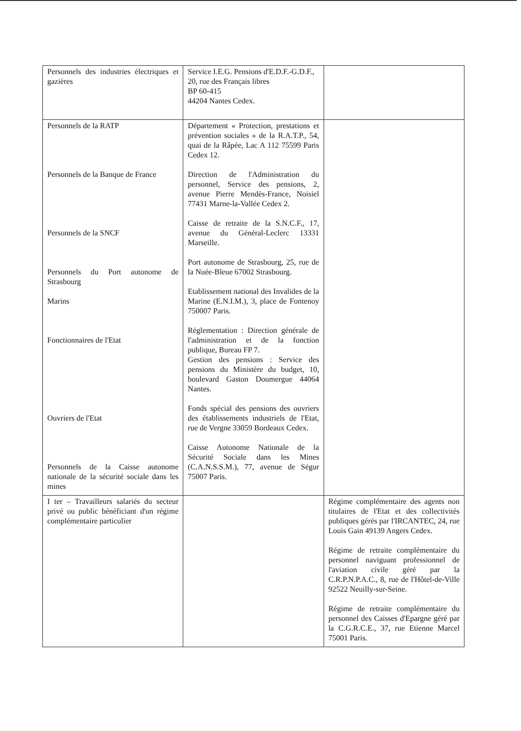| Personnels des industries électriques et gazières | Service I.E.G. Pensions d'E.D.F.-G.D.F., 20, rue des Français libres BP 60-415 44204 Nantes Cedex. | |
| Personnels de la RATP Personnels de la Banque de France Personnels de la SNCF Personnels du Port autonome de Strasbourg Marins Fonctionnaires de l'Etat Ouvriers de l'Etat Personnels de la Caisse autonome nationale de la sécurité sociale dans les mines | Département « Protection, prestations et prévention sociales » de la R.A.T.P., 54, quai de la Râpée, Lac A 112 75599 Paris Cedex 12. Direction de l'Administration du personnel, Service des pensions, 2, avenue Pierre Mendès-France, Noisiel 77431 Marne-la-Vallée Cedex 2. Caisse de retraite de la S.N.C.F., 17, avenue du Général-Leclerc 13331 Marseille. Port autonome de Strasbourg, 25, rue de la Nuée-Bleue 67002 Strasbourg. Etablissement national des Invalides de la Marine (E.N.I.M.), 3, place de Fontenoy 750007 Paris. Réglementation : Direction générale de l'administration et de la fonction publique, Bureau FP 7. Gestion des pensions : Service des pensions du Ministère du budget, 10, boulevard Gaston Doumergue 44064 Nantes. Fonds spécial des pensions des ouvriers des établissements industriels de l'Etat, rue de Vergne 33059 Bordeaux Cedex. Caisse Autonome Nationale de la Sécurité Sociale dans les Mines (C.A.N.S.S.M.), 77, avenue de Ségur 75007 Paris. | |
| I ter – Travailleurs salariés du secteur privé ou public bénéficiant d'un régime complémentaire particulier | | Régime complémentaire des agents non titulaires de l'Etat et des collectivités publiques gérés par l'IRCANTEC, 24, rue Louis Gain 49139 Angers Cedex. Régime de retraite complémentaire du personnel naviguant professionnel de l'aviation civile géré par la C.R.P.N.P.A.C., 8, rue de l'Hôtel-de-Ville 92522 Neuilly-sur-Seine. Régime de retraite complémentaire du personnel des Caisses d'Epargne géré par la C.G.R.C.E., 37, rue Etienne Marcel 75001 Paris. |